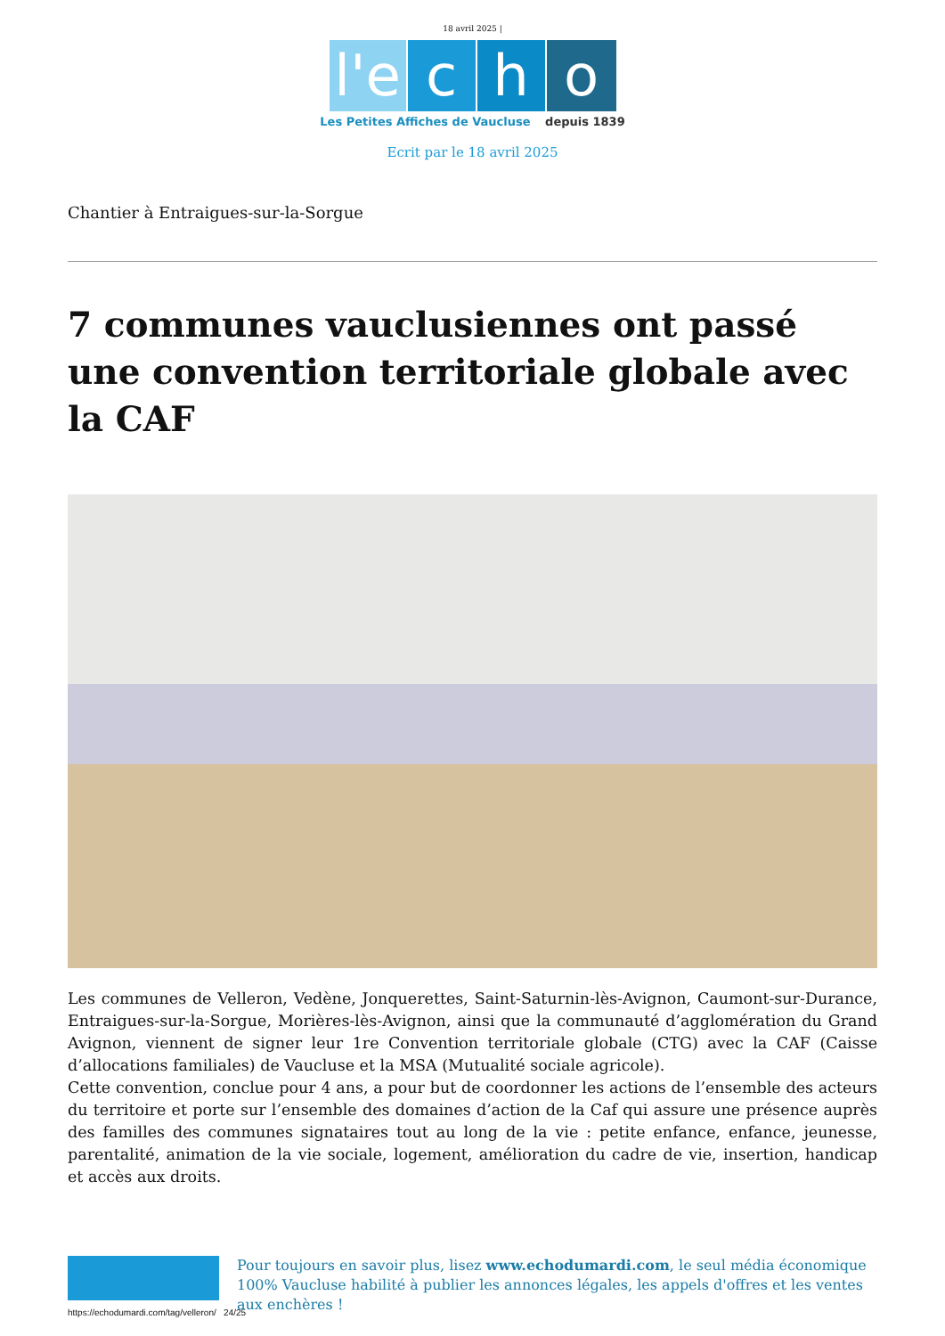18 avril 2025 |
l'e c h o
Les Petites Affiches de Vaucluse depuis 1839
Ecrit par le 18 avril 2025
Chantier à Entraigues-sur-la-Sorgue
7 communes vauclusiennes ont passé une convention territoriale globale avec la CAF
Les communes de Velleron, Vedène, Jonquerettes, Saint-Saturnin-lès-Avignon, Caumont-sur-Durance, Entraigues-sur-la-Sorgue, Morières-lès-Avignon, ainsi que la communauté d’agglomération du Grand Avignon, viennent de signer leur 1re Convention territoriale globale (CTG) avec la CAF (Caisse d’allocations familiales) de Vaucluse et la MSA (Mutualité sociale agricole).
Cette convention, conclue pour 4 ans, a pour but de coordonner les actions de l’ensemble des acteurs du territoire et porte sur l’ensemble des domaines d’action de la Caf qui assure une présence auprès des familles des communes signataires tout au long de la vie : petite enfance, enfance, jeunesse, parentalité, animation de la vie sociale, logement, amélioration du cadre de vie, insertion, handicap et accès aux droits.
Pour toujours en savoir plus, lisez www.echodumardi.com, le seul média économique 100% Vaucluse habilité à publier les annonces légales, les appels d'offres et les ventes aux enchères !
https://echodumardi.com/tag/velleron/ 24/25